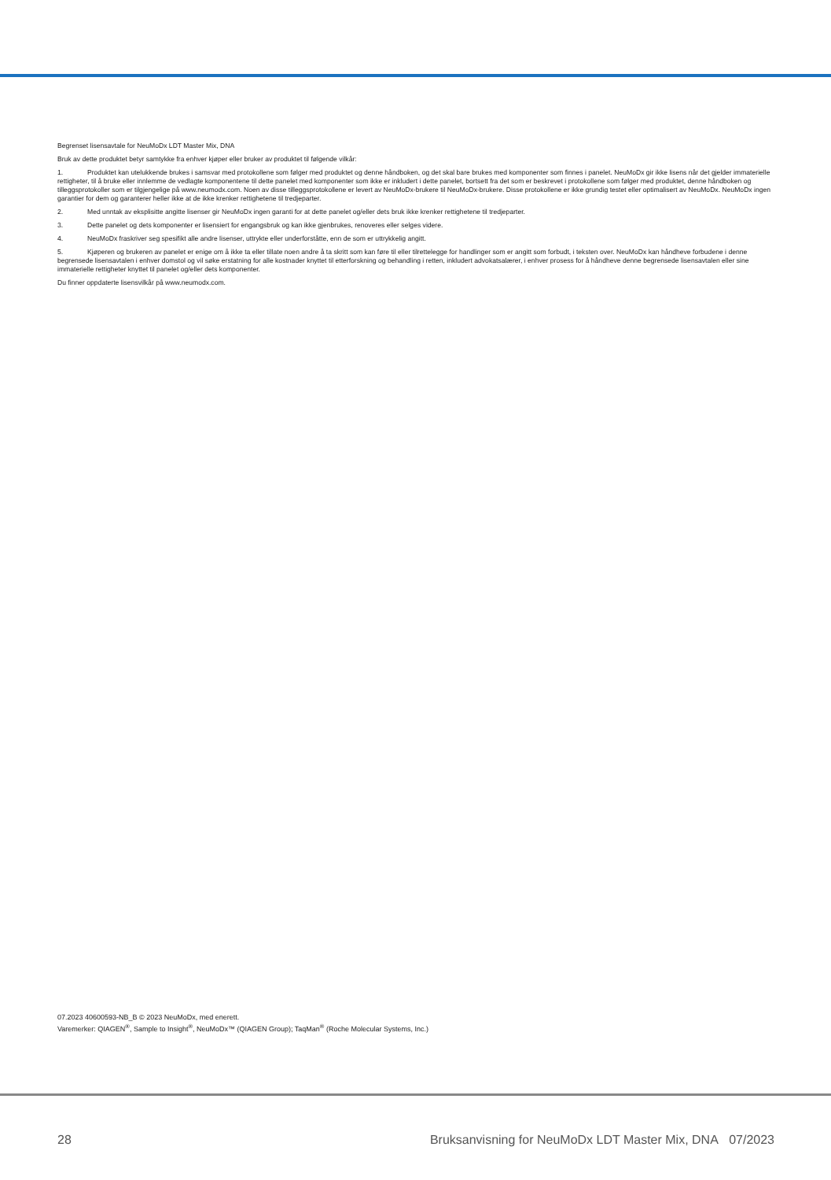Begrenset lisensavtale for NeuMoDx LDT Master Mix, DNA
Bruk av dette produktet betyr samtykke fra enhver kjøper eller bruker av produktet til følgende vilkår:
1. Produktet kan utelukkende brukes i samsvar med protokollene som følger med produktet og denne håndboken, og det skal bare brukes med komponenter som finnes i panelet. NeuMoDx gir ikke lisens når det gjelder immaterielle rettigheter, til å bruke eller innlemme de vedlagte komponentene til dette panelet med komponenter som ikke er inkludert i dette panelet, bortsett fra det som er beskrevet i protokollene som følger med produktet, denne håndboken og tilleggsprotokoller som er tilgjengelige på www.neumodx.com. Noen av disse tilleggsprotokollene er levert av NeuMoDx-brukere til NeuMoDx-brukere. Disse protokollene er ikke grundig testet eller optimalisert av NeuMoDx. NeuMoDx ingen garantier for dem og garanterer heller ikke at de ikke krenker rettighetene til tredjeparter.
2. Med unntak av eksplisitte angitte lisenser gir NeuMoDx ingen garanti for at dette panelet og/eller dets bruk ikke krenker rettighetene til tredjeparter.
3. Dette panelet og dets komponenter er lisensiert for engangsbruk og kan ikke gjenbrukes, renoveres eller selges videre.
4. NeuMoDx fraskriver seg spesifikt alle andre lisenser, uttrykte eller underforståtte, enn de som er uttrykkelig angitt.
5. Kjøperen og brukeren av panelet er enige om å ikke ta eller tillate noen andre å ta skritt som kan føre til eller tilrettelegge for handlinger som er angitt som forbudt, i teksten over. NeuMoDx kan håndheve forbudene i denne begrensede lisensavtalen i enhver domstol og vil søke erstatning for alle kostnader knyttet til etterforskning og behandling i retten, inkludert advokatsalærer, i enhver prosess for å håndheve denne begrensede lisensavtalen eller sine immaterielle rettigheter knyttet til panelet og/eller dets komponenter.
Du finner oppdaterte lisensvilkår på www.neumodx.com.
07.2023 40600593-NB_B © 2023 NeuMoDx, med enerett.
Varemerker: QIAGEN<sup>®</sup>, Sample to Insight<sup>®</sup>, NeuMoDx™ (QIAGEN Group); TaqMan<sup>®</sup> (Roche Molecular Systems, Inc.)
28 Bruksanvisning for NeuMoDx LDT Master Mix, DNA 07/2023